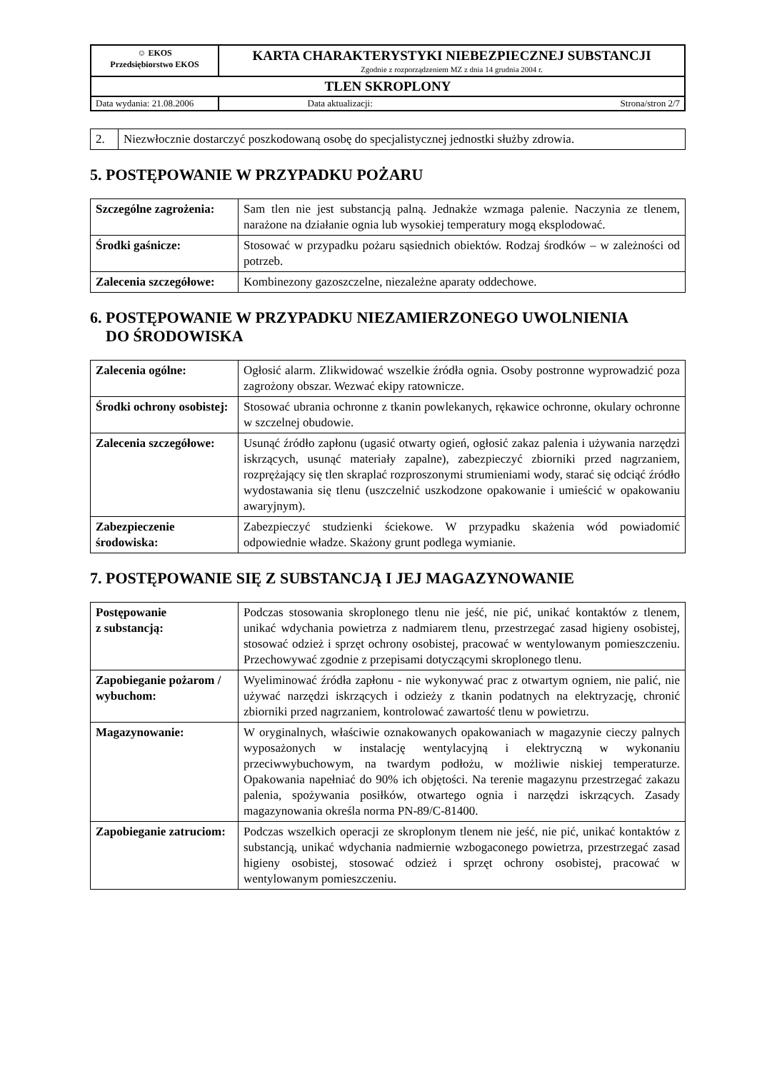| ☺ EKOS Przedsiębiorstwo EKOS | KARTA CHARAKTERYSTYKI NIEBEZPIECZNEJ SUBSTANCJI Zgodnie z rozporządzeniem MZ z dnia 14 grudnia 2004 r. | |
| TLEN SKROPLONY | | |
| Data wydania: 21.08.2006 | Data aktualizacji: | Strona/stron 2/7 |
| 2. | Niezwłocznie dostarczyć poszkodowaną osobę do specjalistycznej jednostki służby zdrowia. |
5. POSTĘPOWANIE W PRZYPADKU POŻARU
| Szczególne zagrożenia: | Sam tlen nie jest substancją palną. Jednakże wzmaga palenie. Naczynia ze tlenem, narażone na działanie ognia lub wysokiej temperatury mogą eksplodować. |
| Środki gaśnicze: | Stosować w przypadku pożaru sąsiednich obiektów. Rodzaj środków – w zależności od potrzeb. |
| Zalecenia szczegółowe: | Kombinezony gazoszczelne, niezależne aparaty oddechowe. |
6. POSTĘPOWANIE W PRZYPADKU NIEZAMIERZONEGO UWOLNIENIA
DO ŚRODOWISKA
| Zalecenia ogólne: | Ogłosić alarm. Zlikwidować wszelkie źródła ognia. Osoby postronne wyprowadzić poza zagrożony obszar. Wezwać ekipy ratownicze. |
| Środki ochrony osobistej: | Stosować ubrania ochronne z tkanin powlekanych, rękawice ochronne, okulary ochronne w szczelnej obudowie. |
| Zalecenia szczegółowe: | Usunąć źródło zapłonu (ugasić otwarty ogień, ogłosić zakaz palenia i używania narzędzi iskrzących, usunąć materiały zapalne), zabezpieczyć zbiorniki przed nagrzaniem, rozprężający się tlen skraplać rozproszonymi strumieniami wody, starać się odciąć źródło wydostawania się tlenu (uszczelnić uszkodzone opakowanie i umieścić w opakowaniu awaryjnym). |
| Zabezpieczenie środowiska: | Zabezpieczyć studzienki ściekowe. W przypadku skażenia wód powiadomić odpowiednie władze. Skażony grunt podlega wymianie. |
7. POSTĘPOWANIE SIĘ Z SUBSTANCJĄ I JEJ MAGAZYNOWANIE
| Postępowanie z substancją: | Podczas stosowania skroplonego tlenu nie jeść, nie pić, unikać kontaktów z tlenem, unikać wdychania powietrza z nadmiarem tlenu, przestrzegać zasad higieny osobistej, stosować odzież i sprzęt ochrony osobistej, pracować w wentylowanym pomieszczeniu. Przechowywać zgodnie z przepisami dotyczącymi skroplonego tlenu. |
| Zapobieganie pożarom / wybuchom: | Wyeliminować źródła zapłonu - nie wykonywać prac z otwartym ogniem, nie palić, nie używać narzędzi iskrzących i odzieży z tkanin podatnych na elektryzację, chronić zbiorniki przed nagrzaniem, kontrolować zawartość tlenu w powietrzu. |
| Magazynowanie: | W oryginalnych, właściwie oznakowanych opakowaniach w magazynie cieczy palnych wyposażonych w instalację wentylacyjną i elektryczną w wykonaniu przeciwwybuchowym, na twardym podłożu, w możliwie niskiej temperaturze. Opakowania napełniać do 90% ich objętości. Na terenie magazynu przestrzegać zakazu palenia, spożywania posiłków, otwartego ognia i narzędzi iskrzących. Zasady magazynowania określa norma PN-89/C-81400. |
| Zapobieganie zatruciom: | Podczas wszelkich operacji ze skroplonym tlenem nie jeść, nie pić, unikać kontaktów z substancją, unikać wdychania nadmiernie wzbogaconego powietrza, przestrzegać zasad higieny osobistej, stosować odzież i sprzęt ochrony osobistej, pracować w wentylowanym pomieszczeniu. |